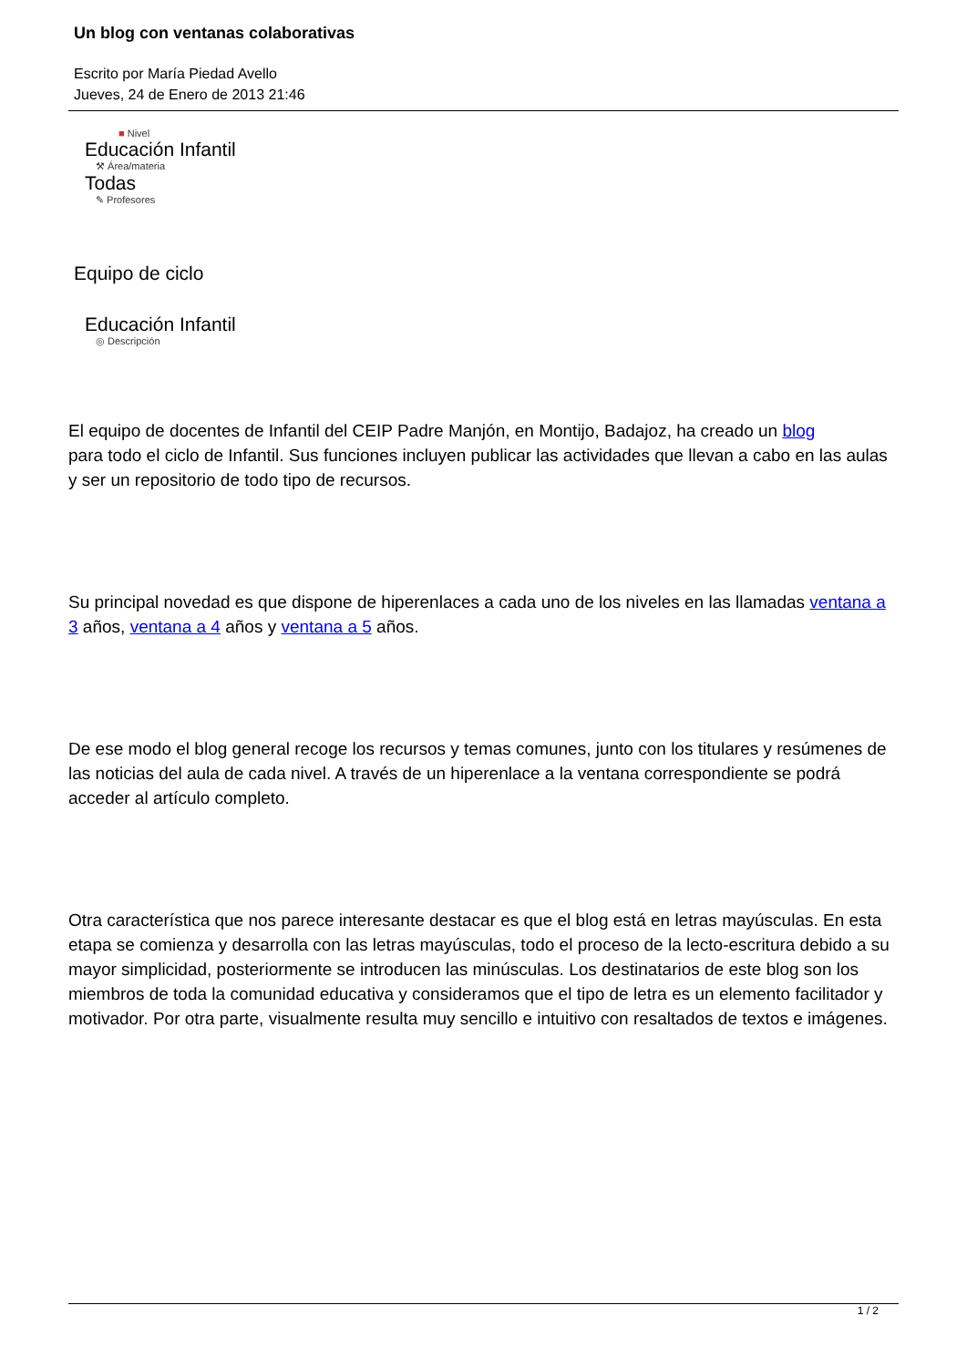Un blog con ventanas colaborativas
Escrito por María Piedad Avello
Jueves, 24 de Enero de 2013 21:46
■ Nivel
Educación Infantil
⚒ Área/materia
Todas
✎ Profesores
Equipo de ciclo
Educación Infantil
◎ Descripción
El equipo de docentes de Infantil del CEIP Padre Manjón, en Montijo, Badajoz, ha creado un blog
para todo el ciclo de Infantil. Sus funciones incluyen publicar las actividades que llevan a cabo en las aulas y ser un repositorio de todo tipo de recursos.
Su principal novedad es que dispone de hiperenlaces a cada uno de los niveles en las llamadas ventana a 3 años, ventana a 4 años y ventana a 5 años.
De ese modo el blog general recoge los recursos y temas comunes, junto con los titulares y resúmenes de las noticias del aula de cada nivel. A través de un hiperenlace a la ventana correspondiente se podrá acceder al artículo completo.
Otra característica que nos parece interesante destacar es que el blog está en letras mayúsculas. En esta etapa se comienza y desarrolla con las letras mayúsculas, todo el proceso de la lecto-escritura debido a su mayor simplicidad, posteriormente se introducen las minúsculas. Los destinatarios de este blog son los miembros de toda la comunidad educativa y consideramos que el tipo de letra es un elemento facilitador y motivador. Por otra parte, visualmente resulta muy sencillo e intuitivo con resaltados de textos e imágenes.
1 / 2